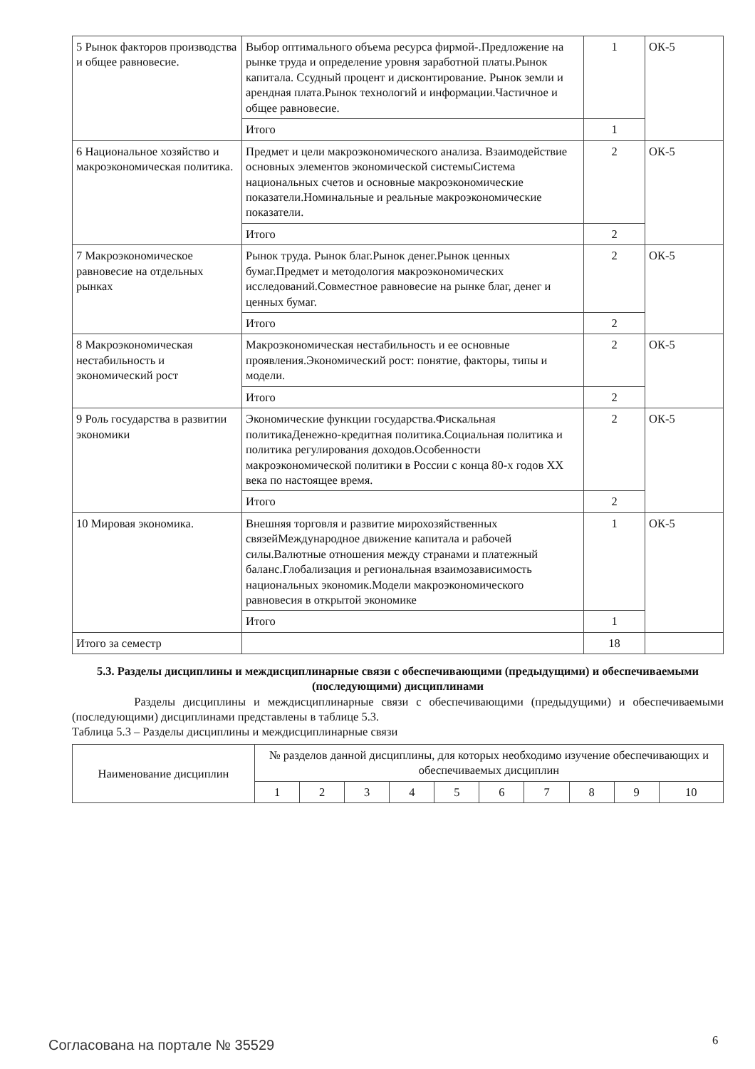| 5 Рынок факторов производства и общее равновесие. | Выбор оптимального объема ресурса фирмой-.Предложение на рынке труда и определение уровня заработной платы.Рынок капитала. Ссудный процент и дисконтирование. Рынок земли и арендная плата.Рынок технологий и информации.Частичное и общее равновесие. | 1 | ОК-5 |
| | Итого | 1 | |
| 6 Национальное хозяйство и макроэкономическая политика. | Предмет и цели макроэкономического анализа. Взаимодействие основных элементов экономической системыСистема национальных счетов и основные макроэкономические показатели.Номинальные и реальные макроэкономические показатели. | 2 | ОК-5 |
| | Итого | 2 | |
| 7 Макроэкономическое равновесие на отдельных рынках | Рынок труда. Рынок благ.Рынок денег.Рынок ценных бумаг.Предмет и методология макроэкономических исследований.Совместное равновесие на рынке благ, денег и ценных бумаг. | 2 | ОК-5 |
| | Итого | 2 | |
| 8 Макроэкономическая нестабильность и экономический рост | Макроэкономическая нестабильность и ее основные проявления.Экономический рост: понятие, факторы, типы и модели. | 2 | ОК-5 |
| | Итого | 2 | |
| 9 Роль государства в развитии экономики | Экономические функции государства.Фискальная политикаДенежно-кредитная политика.Социальная политика и политика регулирования доходов.Особенности макроэкономической политики в России с конца 80-х годов XX века по настоящее время. | 2 | ОК-5 |
| | Итого | 2 | |
| 10 Мировая экономика. | Внешняя торговля и развитие мирохозяйственных связейМеждународное движение капитала и рабочей силы.Валютные отношения между странами и платежный баланс.Глобализация и региональная взаимозависимость национальных экономик.Модели макроэкономического равновесия в открытой экономике | 1 | ОК-5 |
| | Итого | 1 | |
| Итого за семестр | | 18 | |
5.3. Разделы дисциплины и междисциплинарные связи с обеспечивающими (предыдущими) и обеспечиваемыми (последующими) дисциплинами
Разделы дисциплины и междисциплинарные связи с обеспечивающими (предыдущими) и обеспечиваемыми (последующими) дисциплинами представлены в таблице 5.3.
Таблица 5.3 – Разделы дисциплины и междисциплинарные связи
| Наименование дисциплин | № разделов данной дисциплины, для которых необходимо изучение обеспечивающих и обеспечиваемых дисциплин | | | | | | | | | |
| --- | --- | --- | --- | --- | --- | --- | --- | --- | --- | --- |
| | 1 | 2 | 3 | 4 | 5 | 6 | 7 | 8 | 9 | 10 |
Согласована на портале № 35529 6